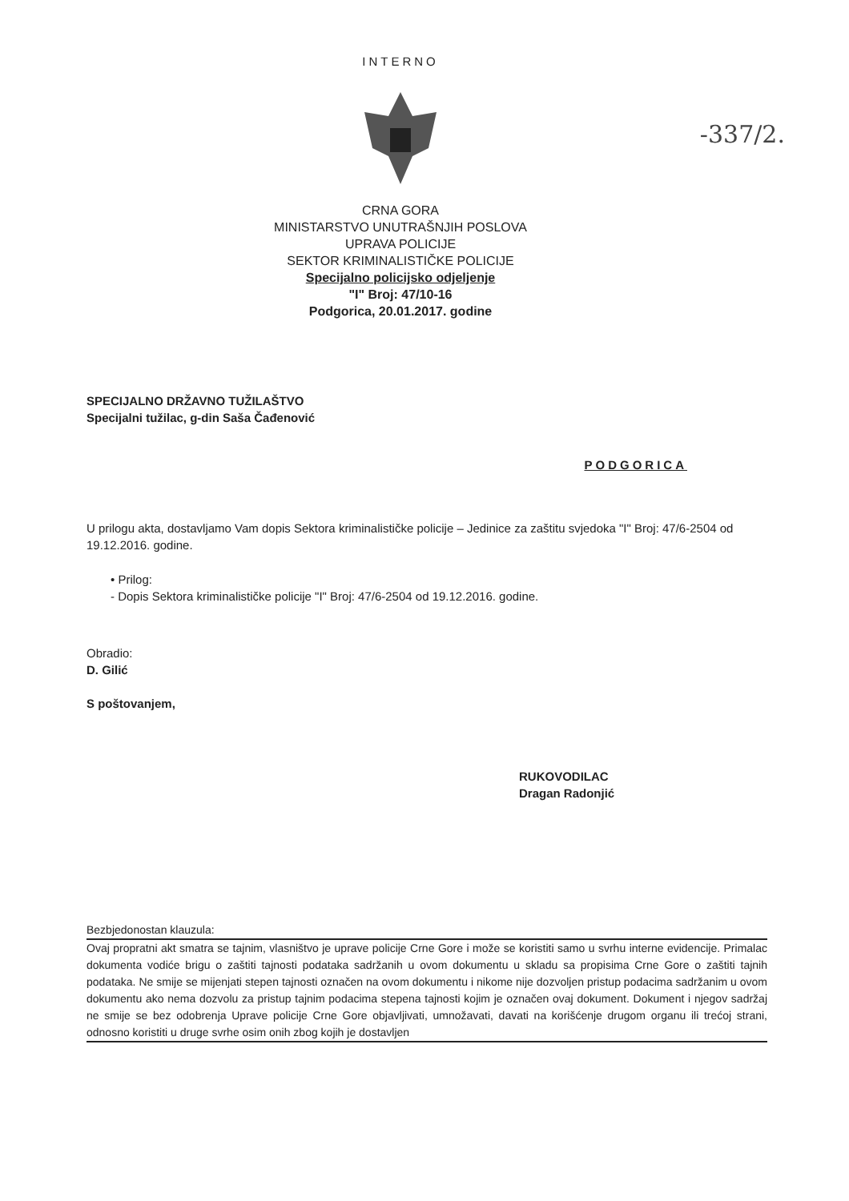-337/2.
INTERNO
CRNA GORA
MINISTARSTVO UNUTRAŠNJIH POSLOVA
UPRAVA POLICIJE
SEKTOR KRIMINALISTIČKE POLICIJE
Specijalno policijsko odjeljenje
"I" Broj: 47/10-16
Podgorica, 20.01.2017. godine
SPECIJALNO DRŽAVNO TUŽILAŠTVO
Specijalni tužilac, g-din Saša Čađenović
PODGORICA
U prilogu akta, dostavljamo Vam dopis Sektora kriminalističke policije – Jedinice za zaštitu svjedoka "I" Broj: 47/6-2504 od 19.12.2016. godine.
• Prilog:
- Dopis Sektora kriminalističke policije "I" Broj: 47/6-2504 od 19.12.2016. godine.
Obradio:
D. Gilić
S poštovanjem,
RUKOVODILAC
Dragan Radonjić
Bezbjedonostan klauzula:
Ovaj propratni akt smatra se tajnim, vlasništvo je uprave policije Crne Gore i može se koristiti samo u svrhu interne evidencije. Primalac dokumenta vodiće brigu o zaštiti tajnosti podataka sadržanih u ovom dokumentu u skladu sa propisima Crne Gore o zaštiti tajnih podataka. Ne smije se mijenjati stepen tajnosti označen na ovom dokumentu i nikome nije dozvoljen pristup podacima sadržanim u ovom dokumentu ako nema dozvolu za pristup tajnim podacima stepena tajnosti kojim je označen ovaj dokument. Dokument i njegov sadržaj ne smije se bez odobrenja Uprave policije Crne Gore objavljivati, umnožavati, davati na korišćenje drugom organu ili trećoj strani, odnosno koristiti u druge svrhe osim onih zbog kojih je dostavljen